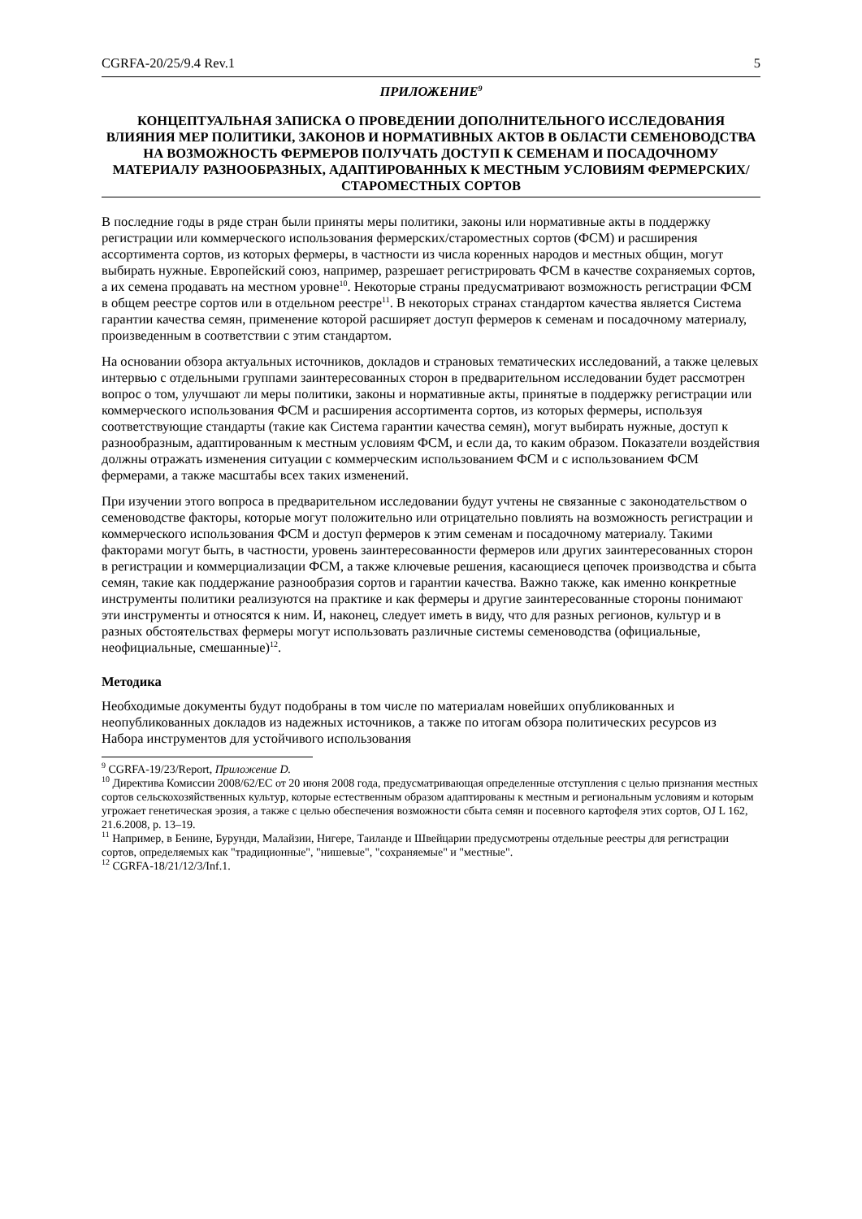CGRFA-20/25/9.4 Rev.1 5
ПРИЛОЖЕНИЕ<sup>9</sup>
КОНЦЕПТУАЛЬНАЯ ЗАПИСКА О ПРОВЕДЕНИИ ДОПОЛНИТЕЛЬНОГО ИССЛЕДОВАНИЯ ВЛИЯНИЯ МЕР ПОЛИТИКИ, ЗАКОНОВ И НОРМАТИВНЫХ АКТОВ В ОБЛАСТИ СЕМЕНОВОДСТВА НА ВОЗМОЖНОСТЬ ФЕРМЕРОВ ПОЛУЧАТЬ ДОСТУП К СЕМЕНАМ И ПОСАДОЧНОМУ МАТЕРИАЛУ РАЗНООБРАЗНЫХ, АДАПТИРОВАННЫХ К МЕСТНЫМ УСЛОВИЯМ ФЕРМЕРСКИХ/СТАРОМЕСТНЫХ СОРТОВ
В последние годы в ряде стран были приняты меры политики, законы или нормативные акты в поддержку регистрации или коммерческого использования фермерских/староместных сортов (ФСМ) и расширения ассортимента сортов, из которых фермеры, в частности из числа коренных народов и местных общин, могут выбирать нужные. Европейский союз, например, разрешает регистрировать ФСМ в качестве сохраняемых сортов, а их семена продавать на местном уровне<sup>10</sup>. Некоторые страны предусматривают возможность регистрации ФСМ в общем реестре сортов или в отдельном реестре<sup>11</sup>. В некоторых странах стандартом качества является Система гарантии качества семян, применение которой расширяет доступ фермеров к семенам и посадочному материалу, произведенным в соответствии с этим стандартом.
На основании обзора актуальных источников, докладов и страновых тематических исследований, а также целевых интервью с отдельными группами заинтересованных сторон в предварительном исследовании будет рассмотрен вопрос о том, улучшают ли меры политики, законы и нормативные акты, принятые в поддержку регистрации или коммерческого использования ФСМ и расширения ассортимента сортов, из которых фермеры, используя соответствующие стандарты (такие как Система гарантии качества семян), могут выбирать нужные, доступ к разнообразным, адаптированным к местным условиям ФСМ, и если да, то каким образом. Показатели воздействия должны отражать изменения ситуации с коммерческим использованием ФСМ и с использованием ФСМ фермерами, а также масштабы всех таких изменений.
При изучении этого вопроса в предварительном исследовании будут учтены не связанные с законодательством о семеноводстве факторы, которые могут положительно или отрицательно повлиять на возможность регистрации и коммерческого использования ФСМ и доступ фермеров к этим семенам и посадочному материалу. Такими факторами могут быть, в частности, уровень заинтересованности фермеров или других заинтересованных сторон в регистрации и коммерциализации ФСМ, а также ключевые решения, касающиеся цепочек производства и сбыта семян, такие как поддержание разнообразия сортов и гарантии качества. Важно также, как именно конкретные инструменты политики реализуются на практике и как фермеры и другие заинтересованные стороны понимают эти инструменты и относятся к ним. И, наконец, следует иметь в виду, что для разных регионов, культур и в разных обстоятельствах фермеры могут использовать различные системы семеноводства (официальные, неофициальные, смешанные)<sup>12</sup>.
Методика
Необходимые документы будут подобраны в том числе по материалам новейших опубликованных и неопубликованных докладов из надежных источников, а также по итогам обзора политических ресурсов из Набора инструментов для устойчивого использования
<sup>9</sup> CGRFA-19/23/Report, Приложение D.
<sup>10</sup> Директива Комиссии 2008/62/EC от 20 июня 2008 года, предусматривающая определенные отступления с целью признания местных сортов сельскохозяйственных культур, которые естественным образом адаптированы к местным и региональным условиям и которым угрожает генетическая эрозия, а также с целью обеспечения возможности сбыта семян и посевного картофеля этих сортов, OJ L 162, 21.6.2008, p. 13–19.
<sup>11</sup> Например, в Бенине, Бурунди, Малайзии, Нигере, Таиланде и Швейцарии предусмотрены отдельные реестры для регистрации сортов, определяемых как "традиционные", "нишевые", "сохраняемые" и "местные".
<sup>12</sup> CGRFA-18/21/12/3/Inf.1.